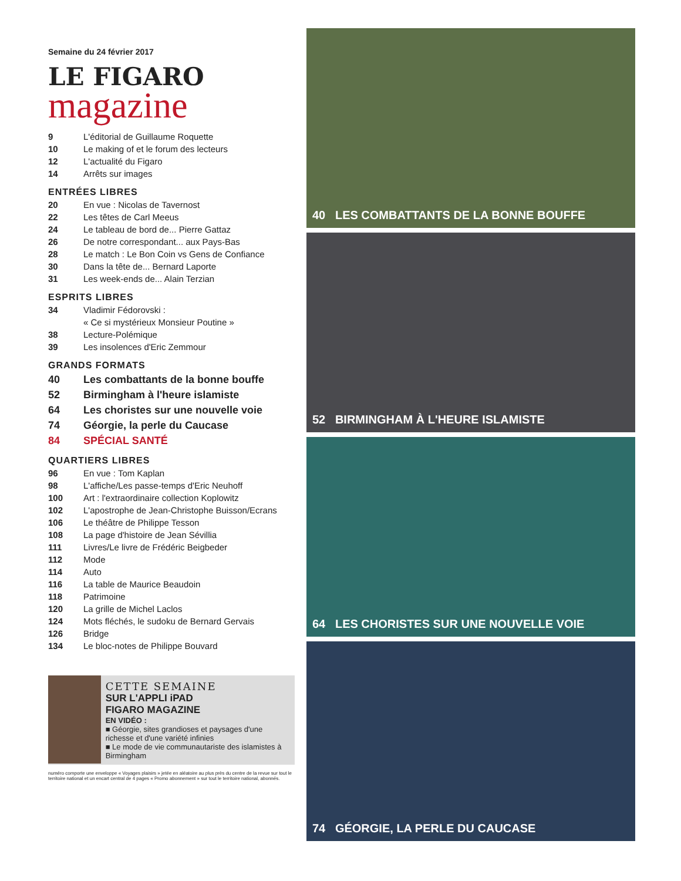Semaine du 24 février 2017
LE FIGARO
magazine
9 L'éditorial de Guillaume Roquette
10 Le making of et le forum des lecteurs
12 L'actualité du Figaro
14 Arrêts sur images
ENTRÉES LIBRES
20 En vue : Nicolas de Tavernost
22 Les têtes de Carl Meeus
24 Le tableau de bord de... Pierre Gattaz
26 De notre correspondant... aux Pays-Bas
28 Le match : Le Bon Coin vs Gens de Confiance
30 Dans la tête de... Bernard Laporte
31 Les week-ends de... Alain Terzian
ESPRITS LIBRES
34 Vladimir Fédorovski :
« Ce si mystérieux Monsieur Poutine »
38 Lecture-Polémique
39 Les insolences d'Eric Zemmour
GRANDS FORMATS
40 Les combattants de la bonne bouffe
52 Birmingham à l'heure islamiste
64 Les choristes sur une nouvelle voie
74 Géorgie, la perle du Caucase
84 SPÉCIAL SANTÉ
QUARTIERS LIBRES
96 En vue : Tom Kaplan
98 L'affiche/Les passe-temps d'Eric Neuhoff
100 Art : l'extraordinaire collection Koplowitz
102 L'apostrophe de Jean-Christophe Buisson/Ecrans
106 Le théâtre de Philippe Tesson
108 La page d'histoire de Jean Sévillia
111 Livres/Le livre de Frédéric Beigbeder
112 Mode
114 Auto
116 La table de Maurice Beaudoin
118 Patrimoine
120 La grille de Michel Laclos
124 Mots fléchés, le sudoku de Bernard Gervais
126 Bridge
134 Le bloc-notes de Philippe Bouvard
CETTE SEMAINE
SUR L'APPLI iPAD
FIGARO MAGAZINE
EN VIDÉO :
■ Géorgie, sites grandioses et paysages d'une richesse et d'une variété infinies
■ Le mode de vie communautariste des islamistes à Birmingham
numéro comporte une enveloppe « Voyages plaisirs » jetée en aléatoire au plus près du centre de la revue sur tout le territoire national et un encart central de 4 pages « Promo abonnement » sur tout le territoire national, abonnés.
40 LES COMBATTANTS DE LA BONNE BOUFFE
52 BIRMINGHAM À L'HEURE ISLAMISTE
64 LES CHORISTES SUR UNE NOUVELLE VOIE
74 GÉORGIE, LA PERLE DU CAUCASE